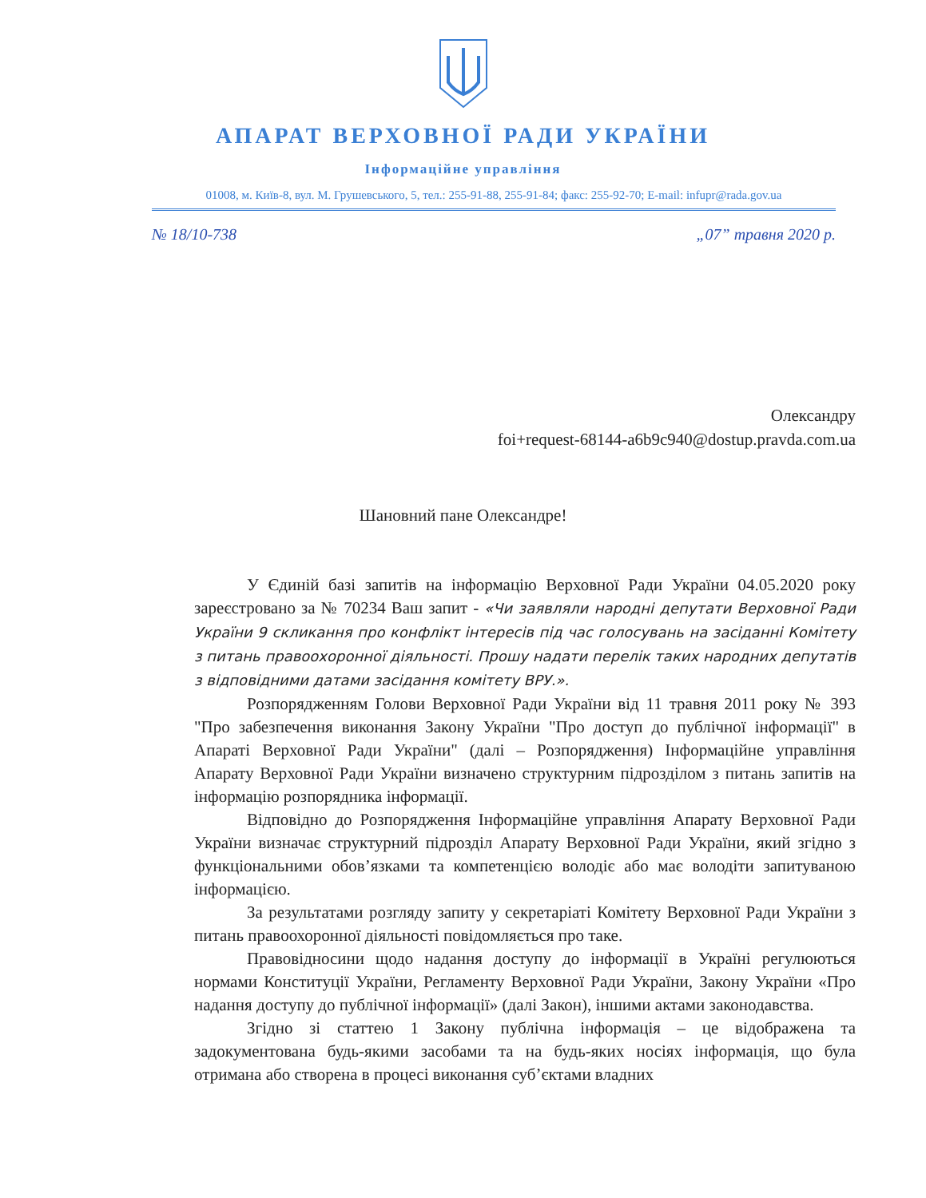АПАРАТ ВЕРХОВНОЇ РАДИ УКРАЇНИ
Інформаційне управління
01008, м. Київ-8, вул. М. Грушевського, 5, тел.: 255-91-88, 255-91-84; факс: 255-92-70; E-mail: infupr@rada.gov.ua
№ 18/10-738 „07” травня 2020 р.
Олександру
foi+request-68144-a6b9c940@dostup.pravda.com.ua
Шановний пане Олександре!
У Єдиній базі запитів на інформацію Верховної Ради України 04.05.2020 року зареєстровано за № 70234 Ваш запит - «Чи заявляли народні депутати Верховної Ради України 9 скликання про конфлікт інтересів під час голосувань на засіданні Комітету з питань правоохоронної діяльності. Прошу надати перелік таких народних депутатів з відповідними датами засідання комітету ВРУ.».
Розпорядженням Голови Верховної Ради України від 11 травня 2011 року № 393 "Про забезпечення виконання Закону України "Про доступ до публічної інформації" в Апараті Верховної Ради України" (далі – Розпорядження) Інформаційне управління Апарату Верховної Ради України визначено структурним підрозділом з питань запитів на інформацію розпорядника інформації.
Відповідно до Розпорядження Інформаційне управління Апарату Верховної Ради України визначає структурний підрозділ Апарату Верховної Ради України, який згідно з функціональними обов’язками та компетенцією володіє або має володіти запитуваною інформацією.
За результатами розгляду запиту у секретаріаті Комітету Верховної Ради України з питань правоохоронної діяльності повідомляється про таке.
Правовідносини щодо надання доступу до інформації в Україні регулюються нормами Конституції України, Регламенту Верховної Ради України, Закону України «Про надання доступу до публічної інформації» (далі Закон), іншими актами законодавства.
Згідно зі статтею 1 Закону публічна інформація – це відображена та задокументована будь-якими засобами та на будь-яких носіях інформація, що була отримана або створена в процесі виконання суб’єктами владних